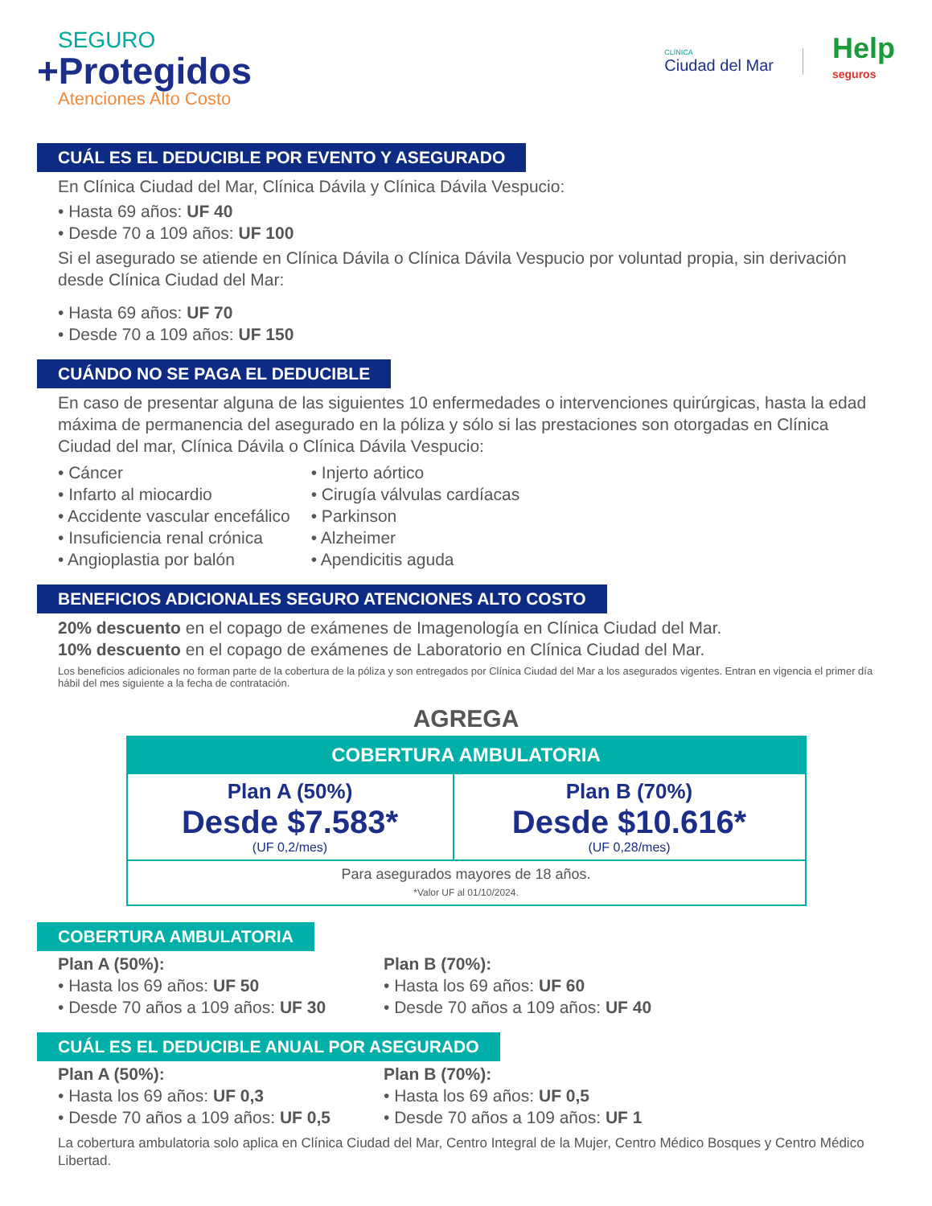SEGURO
+Protegidos
Atenciones Alto Costo
CLÍNICA
Ciudad del Mar
Help
seguros
CUÁL ES EL DEDUCIBLE POR EVENTO Y ASEGURADO
En Clínica Ciudad del Mar, Clínica Dávila y Clínica Dávila Vespucio:
• Hasta 69 años: UF 40
• Desde 70 a 109 años: UF 100
Si el asegurado se atiende en Clínica Dávila o Clínica Dávila Vespucio por voluntad propia, sin derivación desde Clínica Ciudad del Mar:
• Hasta 69 años: UF 70
• Desde 70 a 109 años: UF 150
CUÁNDO NO SE PAGA EL DEDUCIBLE
En caso de presentar alguna de las siguientes 10 enfermedades o intervenciones quirúrgicas, hasta la edad máxima de permanencia del asegurado en la póliza y sólo si las prestaciones son otorgadas en Clínica Ciudad del mar, Clínica Dávila o Clínica Dávila Vespucio:
• Cáncer
• Infarto al miocardio
• Accidente vascular encefálico
• Insuficiencia renal crónica
• Angioplastia por balón
• Injerto aórtico
• Cirugía válvulas cardíacas
• Parkinson
• Alzheimer
• Apendicitis aguda
BENEFICIOS ADICIONALES SEGURO ATENCIONES ALTO COSTO
20% descuento en el copago de exámenes de Imagenología en Clínica Ciudad del Mar.
10% descuento en el copago de exámenes de Laboratorio en Clínica Ciudad del Mar.
Los beneficios adicionales no forman parte de la cobertura de la póliza y son entregados por Clínica Ciudad del Mar a los asegurados vigentes. Entran en vigencia el primer día hábil del mes siguiente a la fecha de contratación.
AGREGA
| COBERTURA AMBULATORIA | |
| --- | --- |
| Plan A (50%) Desde $7.583* (UF 0,2/mes) | Plan B (70%) Desde $10.616* (UF 0,28/mes) |
| Para asegurados mayores de 18 años. *Valor UF al 01/10/2024. | |
COBERTURA AMBULATORIA
Plan A (50%):
• Hasta los 69 años: UF 50
• Desde 70 años a 109 años: UF 30
Plan B (70%):
• Hasta los 69 años: UF 60
• Desde 70 años a 109 años: UF 40
CUÁL ES EL DEDUCIBLE ANUAL POR ASEGURADO
Plan A (50%):
• Hasta los 69 años: UF 0,3
• Desde 70 años a 109 años: UF 0,5
Plan B (70%):
• Hasta los 69 años: UF 0,5
• Desde 70 años a 109 años: UF 1
La cobertura ambulatoria solo aplica en Clínica Ciudad del Mar, Centro Integral de la Mujer, Centro Médico Bosques y Centro Médico Libertad.